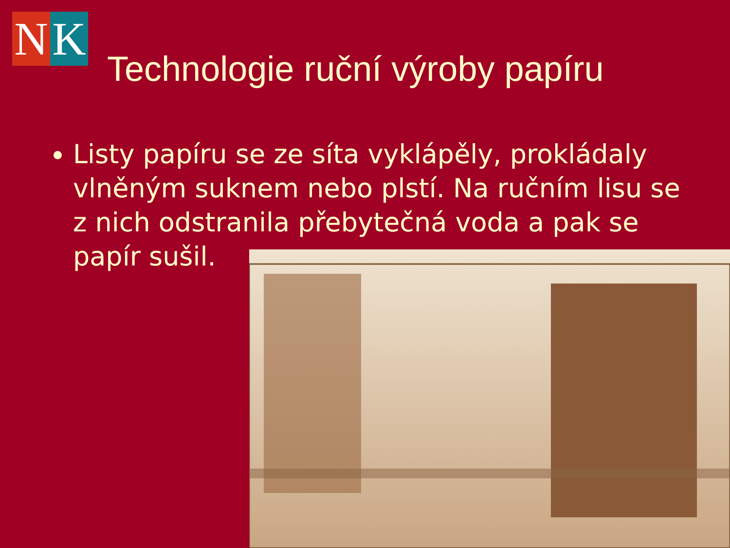N K
Technologie ruční výroby papíru
Listy papíru se ze síta vyklápěly, prokládaly vlněným suknem nebo plstí. Na ručním lisu se z nich odstranila přebytečná voda a pak se papír sušil.